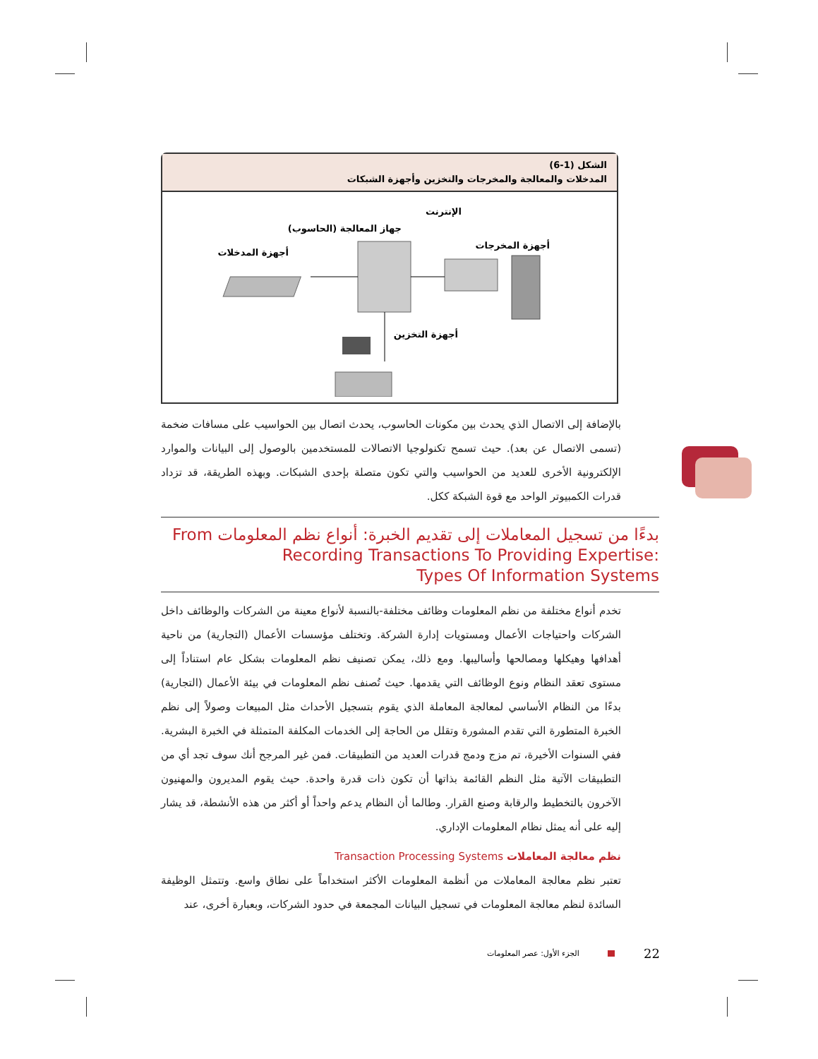الشكل (1-6)
المدخلات والمعالجة والمخرجات والتخزين وأجهزة الشبكات
الإنترنت
جهاز المعالجة (الحاسوب)
أجهزة المخرجات
أجهزة المدخلات
أجهزة التخزين
بالإضافة إلى الاتصال الذي يحدث بين مكونات الحاسوب، يحدث اتصال بين الحواسيب على مسافات ضخمة (تسمى الاتصال عن بعد). حيث تسمح تكنولوجيا الاتصالات للمستخدمين بالوصول إلى البيانات والموارد الإلكترونية الأخرى للعديد من الحواسيب والتي تكون متصلة بإحدى الشبكات. وبهذه الطريقة، قد تزداد قدرات الكمبيوتر الواحد مع قوة الشبكة ككل.
بدءًا من تسجيل المعاملات إلى تقديم الخبرة: أنواع نظم المعلومات From Recording Transactions To Providing Expertise:
Types Of Information Systems
تخدم أنواع مختلفة من نظم المعلومات وظائف مختلفة-بالنسبة لأنواع معينة من الشركات والوظائف داخل الشركات واحتياجات الأعمال ومستويات إدارة الشركة. وتختلف مؤسسات الأعمال (التجارية) من ناحية أهدافها وهيكلها ومصالحها وأساليبها. ومع ذلك، يمكن تصنيف نظم المعلومات بشكل عام استناداً إلى مستوى تعقد النظام ونوع الوظائف التي يقدمها. حيث تُصنف نظم المعلومات في بيئة الأعمال (التجارية) بدءًا من النظام الأساسي لمعالجة المعاملة الذي يقوم بتسجيل الأحداث مثل المبيعات وصولاً إلى نظم الخبرة المتطورة التي تقدم المشورة وتقلل من الحاجة إلى الخدمات المكلفة المتمثلة في الخبرة البشرية. ففي السنوات الأخيرة، تم مزج ودمج قدرات العديد من التطبيقات. فمن غير المرجح أنك سوف تجد أي من التطبيقات الآتية مثل النظم القائمة بذاتها أن تكون ذات قدرة واحدة. حيث يقوم المديرون والمهنيون الآخرون بالتخطيط والرقابة وصنع القرار. وطالما أن النظام يدعم واحداً أو أكثر من هذه الأنشطة، قد يشار إليه على أنه يمثل نظام المعلومات الإداري.
نظم معالجة المعاملات Transaction Processing Systems
تعتبر نظم معالجة المعاملات من أنظمة المعلومات الأكثر استخداماً على نطاق واسع. وتتمثل الوظيفة السائدة لنظم معالجة المعلومات في تسجيل البيانات المجمعة في حدود الشركات، وبعبارة أخرى، عند
الجزء الأول: عصر المعلومات 22